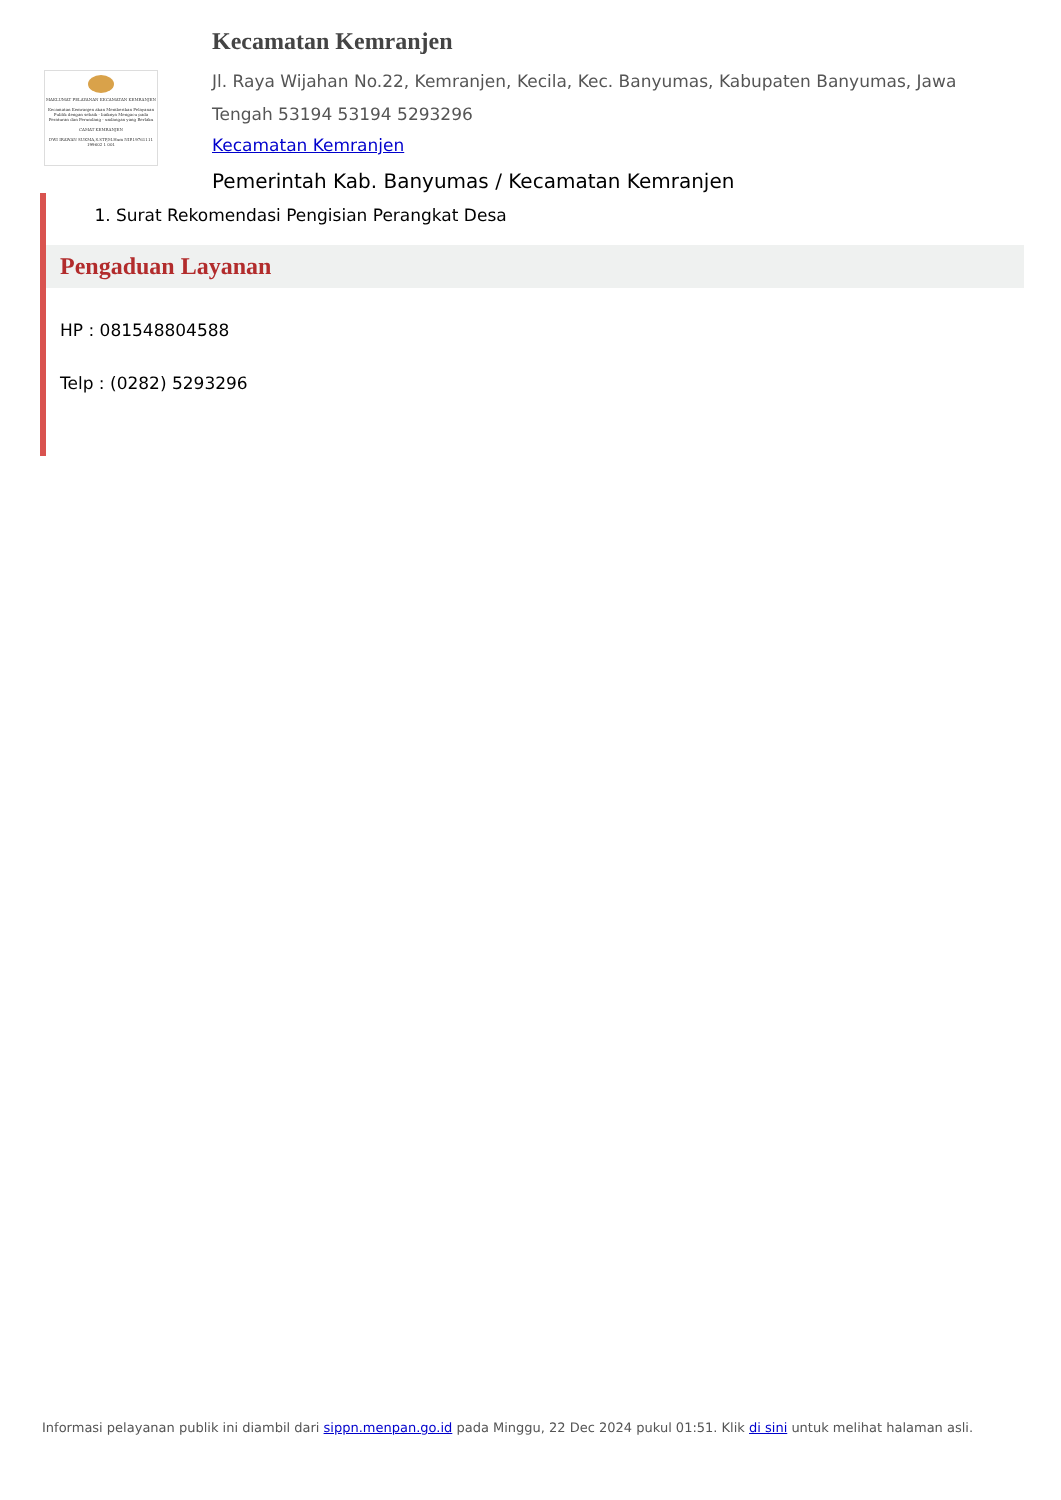MAKLUMAT PELAYANAN KECAMATAN KEMRANJEN
Kecamatan Kemranjen akan Memberikan Pelayanan Publik dengan sebaik - baiknya Mengacu pada Peraturan dan Perundang - undangan yang Berlaku
CAMAT KEMRANJEN
DWI IRAWAN SUKMA,S.STP,M.Hum NIP.19761111 199602 1 001
Kecamatan Kemranjen
Jl. Raya Wijahan No.22, Kemranjen, Kecila, Kec. Banyumas, Kabupaten Banyumas, Jawa Tengah 53194 53194 5293296
Kecamatan Kemranjen
Pemerintah Kab. Banyumas / Kecamatan Kemranjen
1. Surat Rekomendasi Pengisian Perangkat Desa
Pengaduan Layanan
HP : 081548804588
Telp : (0282) 5293296
Informasi pelayanan publik ini diambil dari sippn.menpan.go.id pada Minggu, 22 Dec 2024 pukul 01:51. Klik di sini untuk melihat halaman asli.